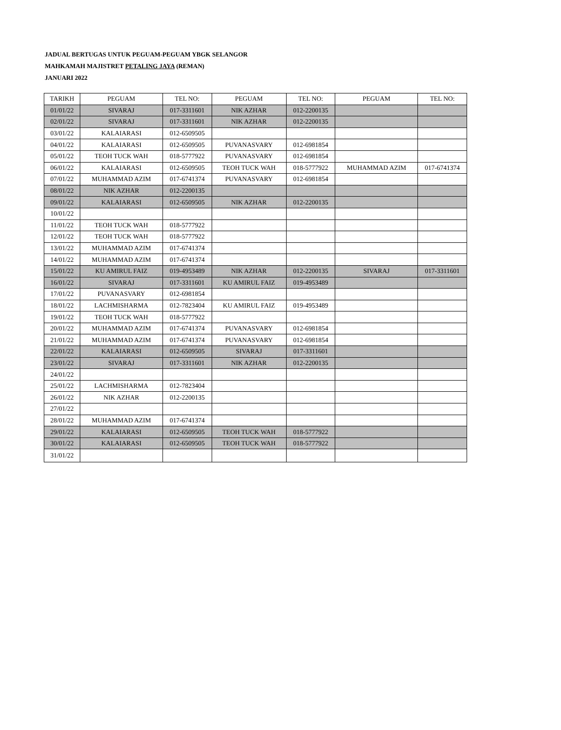JADUAL BERTUGAS UNTUK PEGUAM-PEGUAM YBGK SELANGOR
MAHKAMAH MAJISTRET PETALING JAYA (REMAN)
JANUARI 2022
| TARIKH | PEGUAM | TEL NO: | PEGUAM | TEL NO: | PEGUAM | TEL NO: |
| --- | --- | --- | --- | --- | --- | --- |
| 01/01/22 | SIVARAJ | 017-3311601 | NIK AZHAR | 012-2200135 | | |
| 02/01/22 | SIVARAJ | 017-3311601 | NIK AZHAR | 012-2200135 | | |
| 03/01/22 | KALAIARASI | 012-6509505 | | | | |
| 04/01/22 | KALAIARASI | 012-6509505 | PUVANASVARY | 012-6981854 | | |
| 05/01/22 | TEOH TUCK WAH | 018-5777922 | PUVANASVARY | 012-6981854 | | |
| 06/01/22 | KALAIARASI | 012-6509505 | TEOH TUCK WAH | 018-5777922 | MUHAMMAD AZIM | 017-6741374 |
| 07/01/22 | MUHAMMAD AZIM | 017-6741374 | PUVANASVARY | 012-6981854 | | |
| 08/01/22 | NIK AZHAR | 012-2200135 | | | | |
| 09/01/22 | KALAIARASI | 012-6509505 | NIK AZHAR | 012-2200135 | | |
| 10/01/22 | | | | | | |
| 11/01/22 | TEOH TUCK WAH | 018-5777922 | | | | |
| 12/01/22 | TEOH TUCK WAH | 018-5777922 | | | | |
| 13/01/22 | MUHAMMAD AZIM | 017-6741374 | | | | |
| 14/01/22 | MUHAMMAD AZIM | 017-6741374 | | | | |
| 15/01/22 | KU AMIRUL FAIZ | 019-4953489 | NIK AZHAR | 012-2200135 | SIVARAJ | 017-3311601 |
| 16/01/22 | SIVARAJ | 017-3311601 | KU AMIRUL FAIZ | 019-4953489 | | |
| 17/01/22 | PUVANASVARY | 012-6981854 | | | | |
| 18/01/22 | LACHMISHARMA | 012-7823404 | KU AMIRUL FAIZ | 019-4953489 | | |
| 19/01/22 | TEOH TUCK WAH | 018-5777922 | | | | |
| 20/01/22 | MUHAMMAD AZIM | 017-6741374 | PUVANASVARY | 012-6981854 | | |
| 21/01/22 | MUHAMMAD AZIM | 017-6741374 | PUVANASVARY | 012-6981854 | | |
| 22/01/22 | KALAIARASI | 012-6509505 | SIVARAJ | 017-3311601 | | |
| 23/01/22 | SIVARAJ | 017-3311601 | NIK AZHAR | 012-2200135 | | |
| 24/01/22 | | | | | | |
| 25/01/22 | LACHMISHARMA | 012-7823404 | | | | |
| 26/01/22 | NIK AZHAR | 012-2200135 | | | | |
| 27/01/22 | | | | | | |
| 28/01/22 | MUHAMMAD AZIM | 017-6741374 | | | | |
| 29/01/22 | KALAIARASI | 012-6509505 | TEOH TUCK WAH | 018-5777922 | | |
| 30/01/22 | KALAIARASI | 012-6509505 | TEOH TUCK WAH | 018-5777922 | | |
| 31/01/22 | | | | | | |